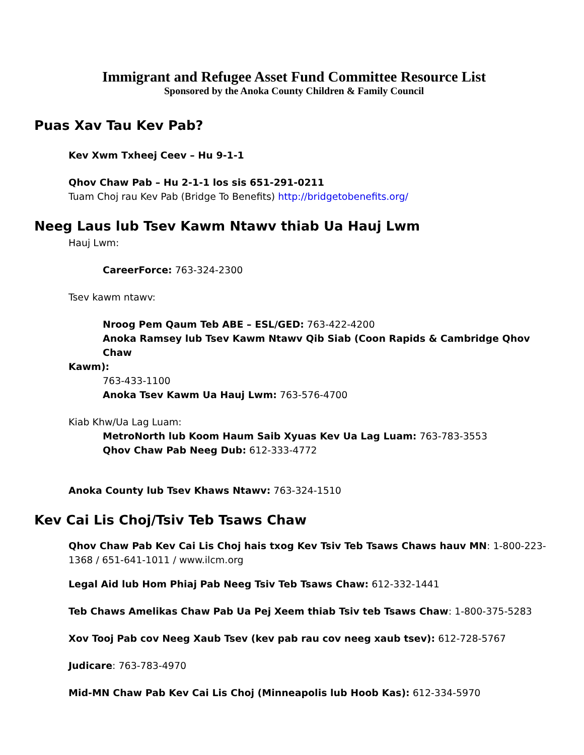Immigrant and Refugee Asset Fund Committee Resource List
Sponsored by the Anoka County Children & Family Council
Puas Xav Tau Kev Pab?
Kev Xwm Txheej Ceev – Hu 9-1-1
Qhov Chaw Pab – Hu 2-1-1 los sis 651-291-0211
Tuam Choj rau Kev Pab (Bridge To Benefits) http://bridgetobenefits.org/
Neeg Laus lub Tsev Kawm Ntawv thiab Ua Hauj Lwm
Hauj Lwm:
CareerForce: 763-324-2300
Tsev kawm ntawv:
Nroog Pem Qaum Teb ABE – ESL/GED: 763-422-4200
Anoka Ramsey lub Tsev Kawm Ntawv Qib Siab (Coon Rapids & Cambridge Qhov Chaw
Kawm):
763-433-1100
Anoka Tsev Kawm Ua Hauj Lwm: 763-576-4700
Kiab Khw/Ua Lag Luam:
MetroNorth lub Koom Haum Saib Xyuas Kev Ua Lag Luam: 763-783-3553
Qhov Chaw Pab Neeg Dub: 612-333-4772
Anoka County lub Tsev Khaws Ntawv: 763-324-1510
Kev Cai Lis Choj/Tsiv Teb Tsaws Chaw
Qhov Chaw Pab Kev Cai Lis Choj hais txog Kev Tsiv Teb Tsaws Chaws hauv MN: 1-800-223-1368 / 651-641-1011 / www.ilcm.org
Legal Aid lub Hom Phiaj Pab Neeg Tsiv Teb Tsaws Chaw: 612-332-1441
Teb Chaws Amelikas Chaw Pab Ua Pej Xeem thiab Tsiv teb Tsaws Chaw: 1-800-375-5283
Xov Tooj Pab cov Neeg Xaub Tsev (kev pab rau cov neeg xaub tsev): 612-728-5767
Judicare: 763-783-4970
Mid-MN Chaw Pab Kev Cai Lis Choj (Minneapolis lub Hoob Kas): 612-334-5970